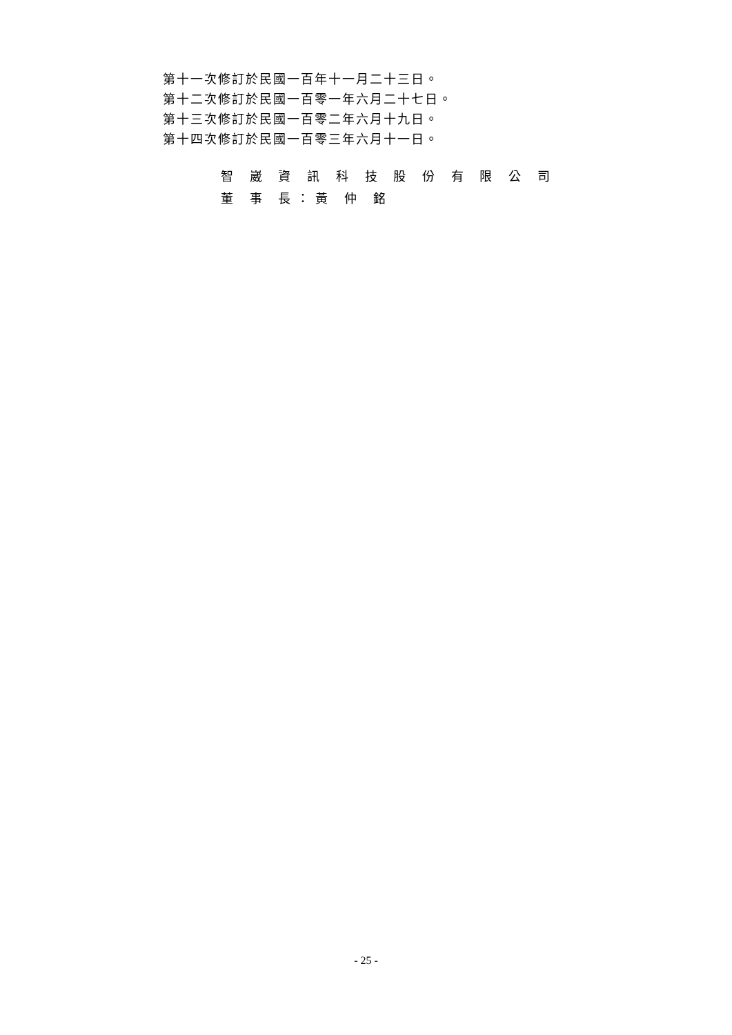第十一次修訂於民國一百年十一月二十三日。
第十二次修訂於民國一百零一年六月二十七日。
第十三次修訂於民國一百零二年六月十九日。
第十四次修訂於民國一百零三年六月十一日。
智 崴 資 訊 科 技 股 份 有 限 公 司
董 事 長：黃 仲 銘
- 25 -